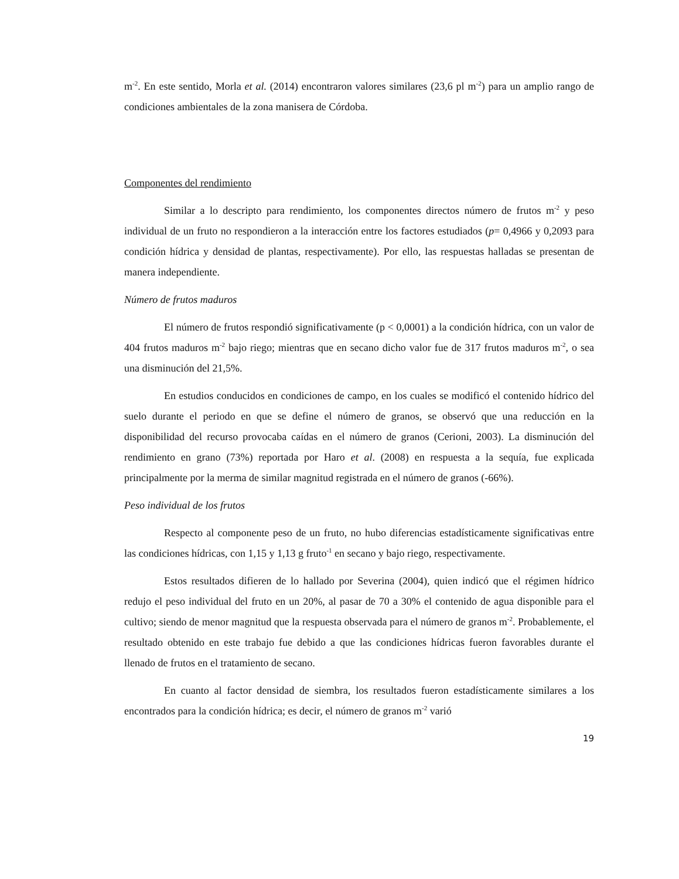m<sup>-2</sup>. En este sentido, Morla et al. (2014) encontraron valores similares (23,6 pl m<sup>-2</sup>) para un amplio rango de condiciones ambientales de la zona manisera de Córdoba.
Componentes del rendimiento
Similar a lo descripto para rendimiento, los componentes directos número de frutos m<sup>-2</sup> y peso individual de un fruto no respondieron a la interacción entre los factores estudiados (p= 0,4966 y 0,2093 para condición hídrica y densidad de plantas, respectivamente). Por ello, las respuestas halladas se presentan de manera independiente.
Número de frutos maduros
El número de frutos respondió significativamente (p < 0,0001) a la condición hídrica, con un valor de 404 frutos maduros m<sup>-2</sup> bajo riego; mientras que en secano dicho valor fue de 317 frutos maduros m<sup>-2</sup>, o sea una disminución del 21,5%.
En estudios conducidos en condiciones de campo, en los cuales se modificó el contenido hídrico del suelo durante el periodo en que se define el número de granos, se observó que una reducción en la disponibilidad del recurso provocaba caídas en el número de granos (Cerioni, 2003). La disminución del rendimiento en grano (73%) reportada por Haro et al. (2008) en respuesta a la sequía, fue explicada principalmente por la merma de similar magnitud registrada en el número de granos (-66%).
Peso individual de los frutos
Respecto al componente peso de un fruto, no hubo diferencias estadísticamente significativas entre las condiciones hídricas, con 1,15 y 1,13 g fruto<sup>-1</sup> en secano y bajo riego, respectivamente.
Estos resultados difieren de lo hallado por Severina (2004), quien indicó que el régimen hídrico redujo el peso individual del fruto en un 20%, al pasar de 70 a 30% el contenido de agua disponible para el cultivo; siendo de menor magnitud que la respuesta observada para el número de granos m<sup>-2</sup>. Probablemente, el resultado obtenido en este trabajo fue debido a que las condiciones hídricas fueron favorables durante el llenado de frutos en el tratamiento de secano.
En cuanto al factor densidad de siembra, los resultados fueron estadísticamente similares a los encontrados para la condición hídrica; es decir, el número de granos m<sup>-2</sup> varió
19